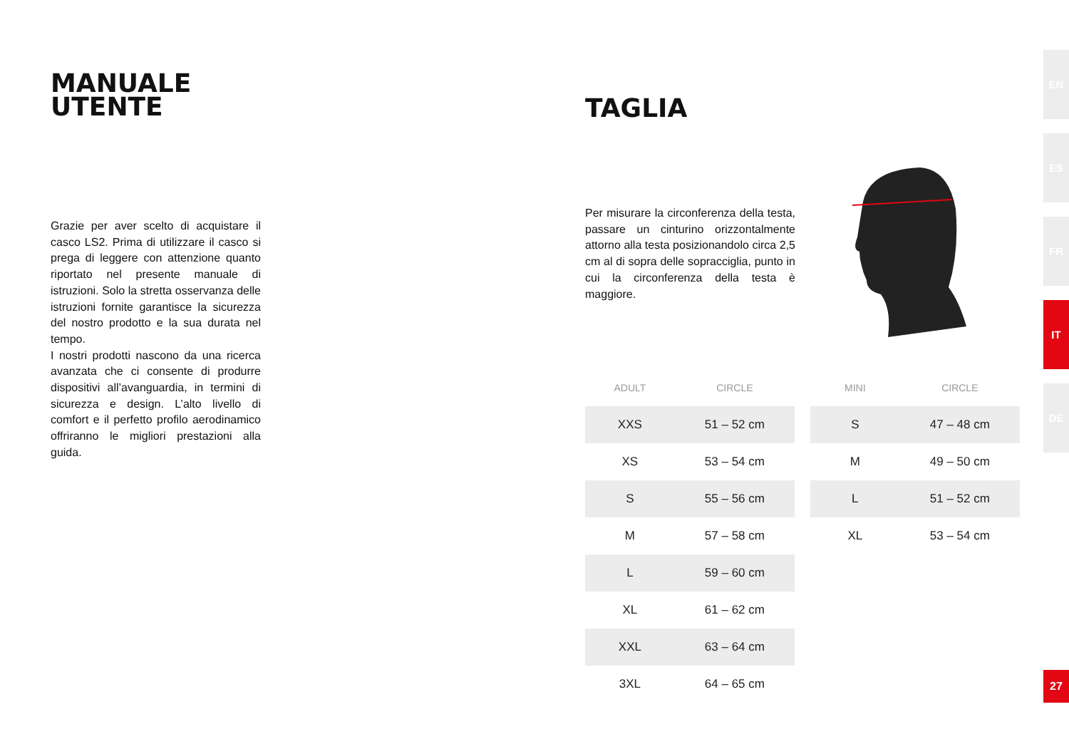MANUALE
UTENTE
Grazie per aver scelto di acquistare il casco LS2. Prima di utilizzare il casco si prega di leggere con attenzione quanto riportato nel presente manuale di istruzioni. Solo la stretta osservanza delle istruzioni fornite garantisce la sicurezza del nostro prodotto e la sua durata nel tempo.
I nostri prodotti nascono da una ricerca avanzata che ci consente di produrre dispositivi all’avanguardia, in termini di sicurezza e design. L’alto livello di comfort e il perfetto profilo aerodinamico offriranno le migliori prestazioni alla guida.
TAGLIA
Per misurare la circonferenza della testa, passare un cinturino orizzontalmente attorno alla testa posizionandolo circa 2,5 cm al di sopra delle sopracciglia, punto in cui la circonferenza della testa è maggiore.
| ADULT | CIRCLE |
| --- | --- |
| XXS | 51 – 52 cm |
| XS | 53 – 54 cm |
| S | 55 – 56 cm |
| M | 57 – 58 cm |
| L | 59 – 60 cm |
| XL | 61 – 62 cm |
| XXL | 63 – 64 cm |
| 3XL | 64 – 65 cm |
| MINI | CIRCLE |
| --- | --- |
| S | 47 – 48 cm |
| M | 49 – 50 cm |
| L | 51 – 52 cm |
| XL | 53 – 54 cm |
EN
ES
FR
IT
DE
27